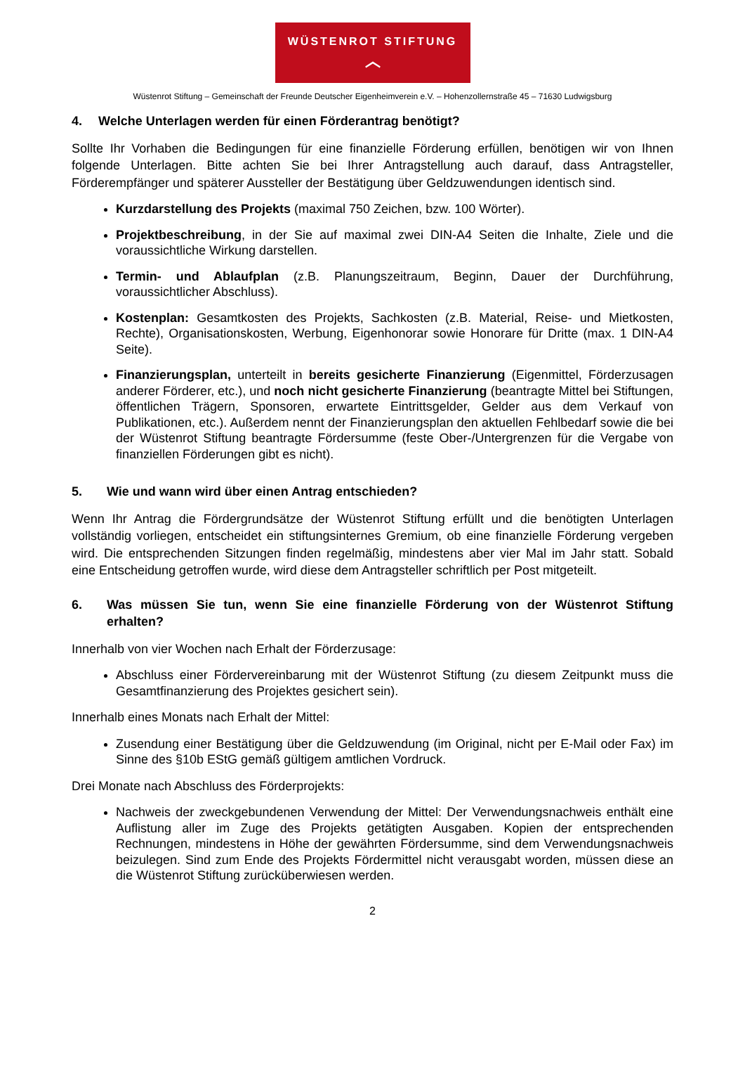WÜSTENROT STIFTUNG
︿
Wüstenrot Stiftung – Gemeinschaft der Freunde Deutscher Eigenheimverein e.V. – Hohenzollernstraße 45 – 71630 Ludwigsburg
4. Welche Unterlagen werden für einen Förderantrag benötigt?
Sollte Ihr Vorhaben die Bedingungen für eine finanzielle Förderung erfüllen, benötigen wir von Ihnen folgende Unterlagen. Bitte achten Sie bei Ihrer Antragstellung auch darauf, dass Antragsteller, Förderempfänger und späterer Aussteller der Bestätigung über Geldzuwendungen identisch sind.
Kurzdarstellung des Projekts (maximal 750 Zeichen, bzw. 100 Wörter).
Projektbeschreibung, in der Sie auf maximal zwei DIN-A4 Seiten die Inhalte, Ziele und die voraussichtliche Wirkung darstellen.
Termin- und Ablaufplan (z.B. Planungszeitraum, Beginn, Dauer der Durchführung, voraussichtlicher Abschluss).
Kostenplan: Gesamtkosten des Projekts, Sachkosten (z.B. Material, Reise- und Mietkosten, Rechte), Organisationskosten, Werbung, Eigenhonorar sowie Honorare für Dritte (max. 1 DIN-A4 Seite).
Finanzierungsplan, unterteilt in bereits gesicherte Finanzierung (Eigenmittel, Förderzusagen anderer Förderer, etc.), und noch nicht gesicherte Finanzierung (beantragte Mittel bei Stiftungen, öffentlichen Trägern, Sponsoren, erwartete Eintrittsgelder, Gelder aus dem Verkauf von Publikationen, etc.). Außerdem nennt der Finanzierungsplan den aktuellen Fehlbedarf sowie die bei der Wüstenrot Stiftung beantragte Fördersumme (feste Ober-/Untergrenzen für die Vergabe von finanziellen Förderungen gibt es nicht).
5. Wie und wann wird über einen Antrag entschieden?
Wenn Ihr Antrag die Fördergrundsätze der Wüstenrot Stiftung erfüllt und die benötigten Unterlagen vollständig vorliegen, entscheidet ein stiftungsinternes Gremium, ob eine finanzielle Förderung vergeben wird. Die entsprechenden Sitzungen finden regelmäßig, mindestens aber vier Mal im Jahr statt. Sobald eine Entscheidung getroffen wurde, wird diese dem Antragsteller schriftlich per Post mitgeteilt.
6. Was müssen Sie tun, wenn Sie eine finanzielle Förderung von der Wüstenrot Stiftung erhalten?
Innerhalb von vier Wochen nach Erhalt der Förderzusage:
Abschluss einer Fördervereinbarung mit der Wüstenrot Stiftung (zu diesem Zeitpunkt muss die Gesamtfinanzierung des Projektes gesichert sein).
Innerhalb eines Monats nach Erhalt der Mittel:
Zusendung einer Bestätigung über die Geldzuwendung (im Original, nicht per E-Mail oder Fax) im Sinne des §10b EStG gemäß gültigem amtlichen Vordruck.
Drei Monate nach Abschluss des Förderprojekts:
Nachweis der zweckgebundenen Verwendung der Mittel: Der Verwendungsnachweis enthält eine Auflistung aller im Zuge des Projekts getätigten Ausgaben. Kopien der entsprechenden Rechnungen, mindestens in Höhe der gewährten Fördersumme, sind dem Verwendungsnachweis beizulegen. Sind zum Ende des Projekts Fördermittel nicht verausgabt worden, müssen diese an die Wüstenrot Stiftung zurücküberwiesen werden.
2